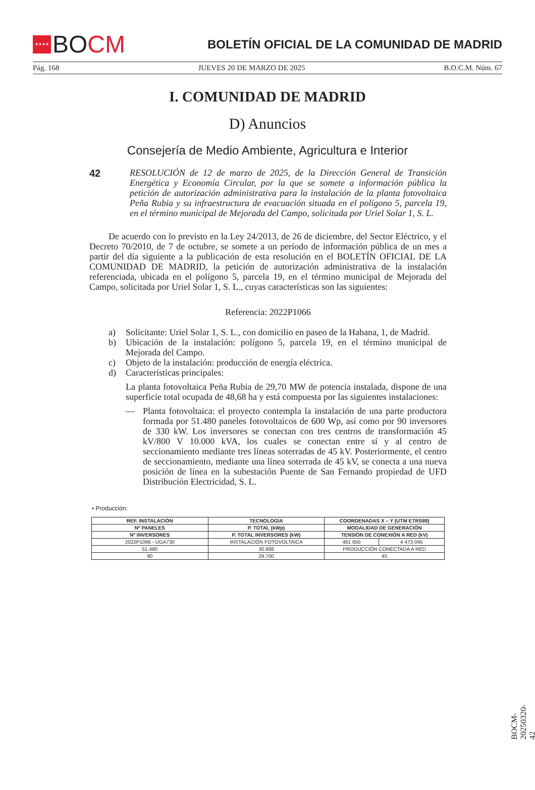★★★★ BO CM
BOLETÍN OFICIAL DE LA COMUNIDAD DE MADRID
Pág. 168 JUEVES 20 DE MARZO DE 2025 B.O.C.M. Núm. 67
I. COMUNIDAD DE MADRID
D) Anuncios
Consejería de Medio Ambiente, Agricultura e Interior
42
RESOLUCIÓN de 12 de marzo de 2025, de la Dirección General de Transición Energética y Economía Circular, por la que se somete a información pública la petición de autorización administrativa para la instalación de la planta fotovoltaica Peña Rubia y su infraestructura de evacuación situada en el polígono 5, parcela 19, en el término municipal de Mejorada del Campo, solicitada por Uriel Solar 1, S. L.
De acuerdo con lo previsto en la Ley 24/2013, de 26 de diciembre, del Sector Eléctrico, y el Decreto 70/2010, de 7 de octubre, se somete a un período de información pública de un mes a partir del día siguiente a la publicación de esta resolución en el BOLETÍN OFICIAL DE LA COMUNIDAD DE MADRID, la petición de autorización administrativa de la instalación referenciada, ubicada en el polígono 5, parcela 19, en el término municipal de Mejorada del Campo, solicitada por Uriel Solar 1, S. L., cuyas características son las siguientes:
Referencia: 2022P1066
a) Solicitante: Uriel Solar 1, S. L., con domicilio en paseo de la Habana, 1, de Madrid.
b) Ubicación de la instalación: polígono 5, parcela 19, en el término municipal de Mejorada del Campo.
c) Objeto de la instalación: producción de energía eléctrica.
d) Características principales:
La planta fotovoltaica Peña Rubia de 29,70 MW de potencia instalada, dispone de una superficie total ocupada de 48,68 ha y está compuesta por las siguientes instalaciones:
— Planta fotovoltaica: el proyecto contempla la instalación de una parte productora formada por 51.480 paneles fotovoltaicos de 600 Wp, así como por 90 inversores de 330 kW. Los inversores se conectan con tres centros de transformación 45 kV/800 V 10.000 kVA, los cuales se conectan entre sí y al centro de seccionamiento mediante tres líneas soterradas de 45 kV. Posteriormente, el centro de seccionamiento, mediante una línea soterrada de 45 kV, se conecta a una nueva posición de línea en la subestación Puente de San Fernando propiedad de UFD Distribución Electricidad, S. L.
• Producción:
| REF. INSTALACIÓN | TECNOLOGÍA | COORDENADAS X – Y (UTM ETRS89) | |
| --- | --- | --- | --- |
| Nº PANELES | P. TOTAL (kWp) | MODALIDAD DE GENERACIÓN | |
| Nº INVERSORES | P. TOTAL INVERSORES (kW) | TENSIÓN DE CONEXIÓN A RED (kV) | |
| 2022P1066 - UGA730 | INSTALACIÓN FOTOVOLTAICA | 461 655 | 4 473 045 |
| 51.480 | 30.888 | PRODUCCIÓN CONECTADA A RED | |
| 90 | 29.700 | 45 | |
BOCM-20250320-42